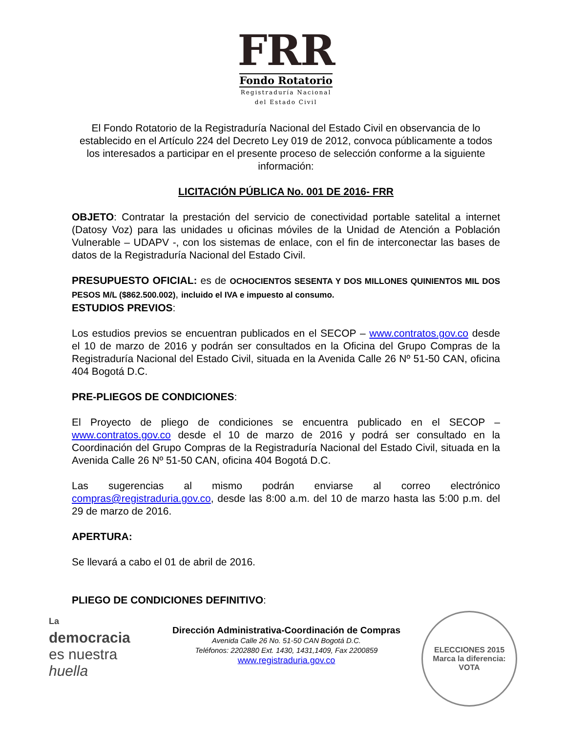FRR
Fondo Rotatorio
Registraduría Nacional
del Estado Civil
El Fondo Rotatorio de la Registraduría Nacional del Estado Civil en observancia de lo establecido en el Artículo 224 del Decreto Ley 019 de 2012, convoca públicamente a todos los interesados a participar en el presente proceso de selección conforme a la siguiente información:
LICITACIÓN PÚBLICA No. 001 DE 2016- FRR
OBJETO: Contratar la prestación del servicio de conectividad portable satelital a internet (Datosy Voz) para las unidades u oficinas móviles de la Unidad de Atención a Población Vulnerable – UDAPV -, con los sistemas de enlace, con el fin de interconectar las bases de datos de la Registraduría Nacional del Estado Civil.
PRESUPUESTO OFICIAL: es de OCHOCIENTOS SESENTA Y DOS MILLONES QUINIENTOS MIL DOS PESOS M/L ($862.500.002), incluido el IVA e impuesto al consumo.
ESTUDIOS PREVIOS:
Los estudios previos se encuentran publicados en el SECOP – www.contratos.gov.co desde el 10 de marzo de 2016 y podrán ser consultados en la Oficina del Grupo Compras de la Registraduría Nacional del Estado Civil, situada en la Avenida Calle 26 Nº 51-50 CAN, oficina 404 Bogotá D.C.
PRE-PLIEGOS DE CONDICIONES:
El Proyecto de pliego de condiciones se encuentra publicado en el SECOP – www.contratos.gov.co desde el 10 de marzo de 2016 y podrá ser consultado en la Coordinación del Grupo Compras de la Registraduría Nacional del Estado Civil, situada en la Avenida Calle 26 Nº 51-50 CAN, oficina 404 Bogotá D.C.
Las sugerencias al mismo podrán enviarse al correo electrónico compras@registraduria.gov.co, desde las 8:00 a.m. del 10 de marzo hasta las 5:00 p.m. del 29 de marzo de 2016.
APERTURA:
Se llevará a cabo el 01 de abril de 2016.
PLIEGO DE CONDICIONES DEFINITIVO:
La
democracia
es nuestra
huella
Dirección Administrativa-Coordinación de Compras
Avenida Calle 26 No. 51-50 CAN Bogotá D.C.
Teléfonos: 2202880 Ext. 1430, 1431,1409, Fax 2200859
www.registraduria.gov.co
ELECCIONES 2015
Marca la diferencia: VOTA